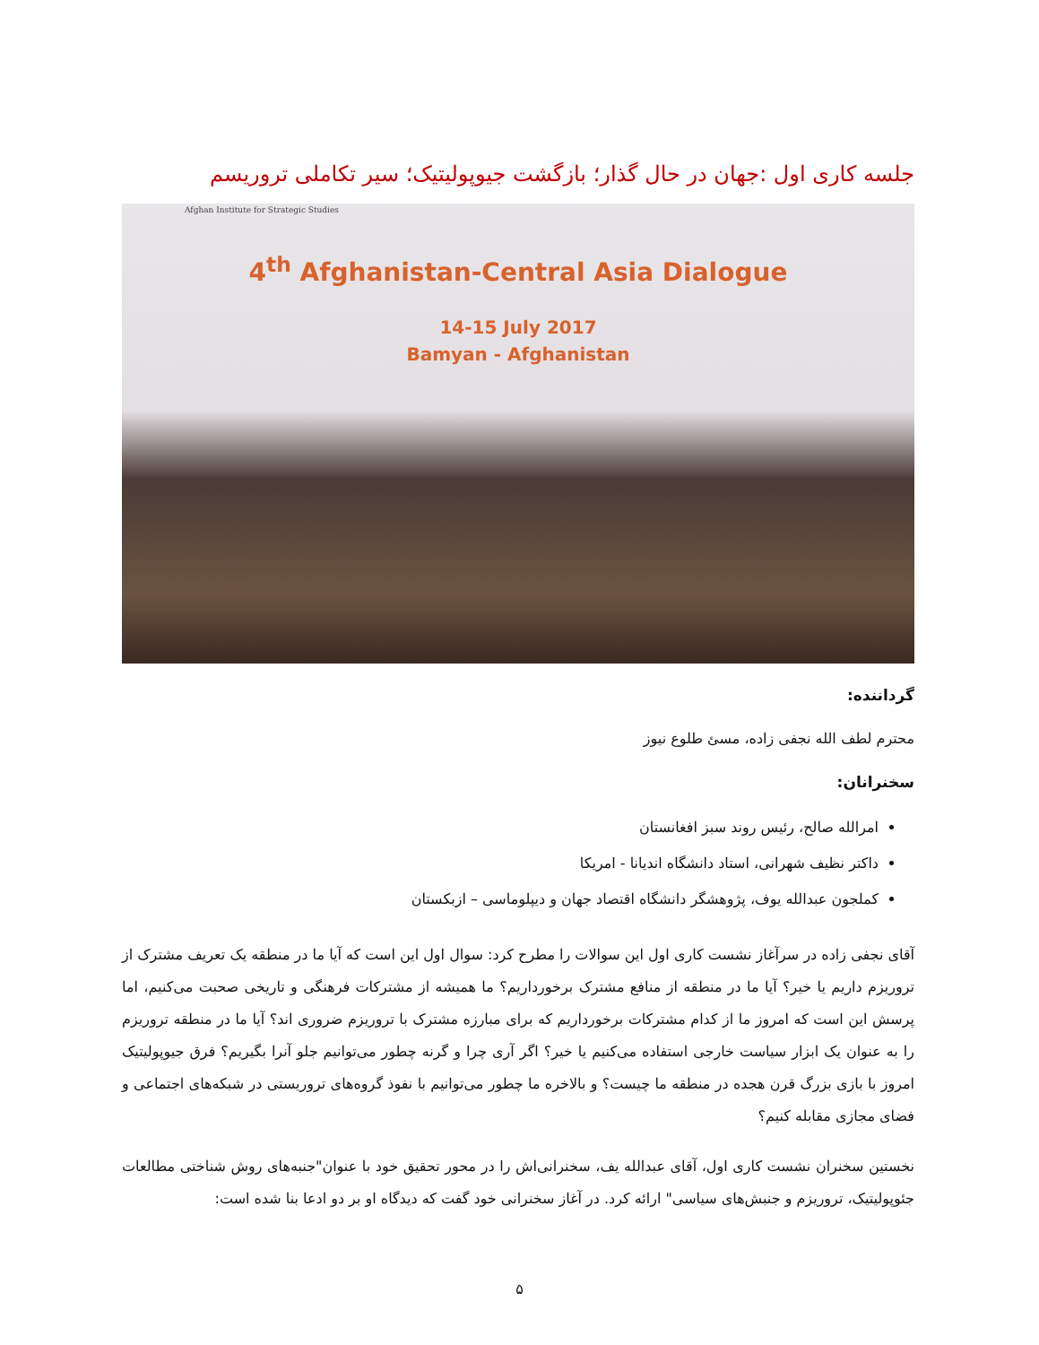جلسه کاری اول :جهان در حال گذار؛ بازگشت جیوپولیتیک؛ سیر تکاملی تروریسم
Afghan Institute for Strategic Studies
4<sup>th</sup> Afghanistan-Central Asia Dialogue
14-15 July 2017
Bamyan - Afghanistan
گرداننده:
محترم لطف الله نجفی زاده، مسئ طلوع نیوز
سخنرانان:
امرالله صالح، رئیس روند سبز افغانستان
داکتر نظیف شهرانی، استاد دانشگاه اندیانا - امریکا
کملجون عبدالله یوف، پژوهشگر دانشگاه اقتصاد جهان و دیپلوماسی – ازبکستان
آقای نجفی زاده در سرآغاز نشست کاری اول این سوالات را مطرح کرد: سوال اول این است که آیا ما در منطقه یک تعریف مشترک از تروریزم داریم یا خیر؟ آیا ما در منطقه از منافع مشترک برخورداریم؟ ما همیشه از مشترکات فرهنگی و تاریخی صحبت می‌کنیم، اما پرسش این است که امروز ما از کدام مشترکات برخورداریم که برای مبارزه مشترک با تروریزم ضروری اند؟ آیا ما در منطقه تروریزم را به عنوان یک ابزار سیاست خارجی استفاده می‌کنیم یا خیر؟ اگر آری چرا و گرنه چطور می‌توانیم جلو آنرا بگیریم؟ فرق جیوپولیتیک امروز با بازی بزرگ قرن هجده در منطقه ما چیست؟ و بالاخره ما چطور می‌توانیم با نفوذ گروه‌های تروریستی در شبکه‌های اجتماعی و فضای مجازی مقابله کنیم؟
نخستین سخنران نشست کاری اول، آقای عبدالله یف، سخنرانی‌اش را در محور تحقیق خود با عنوان"جنبه‌های روش شناختی مطالعات جئوپولیتیک، تروریزم و جنبش‌های سیاسی" ارائه کرد. در آغاز سخنرانی خود گفت که دیدگاه او بر دو ادعا بنا شده است:
۵